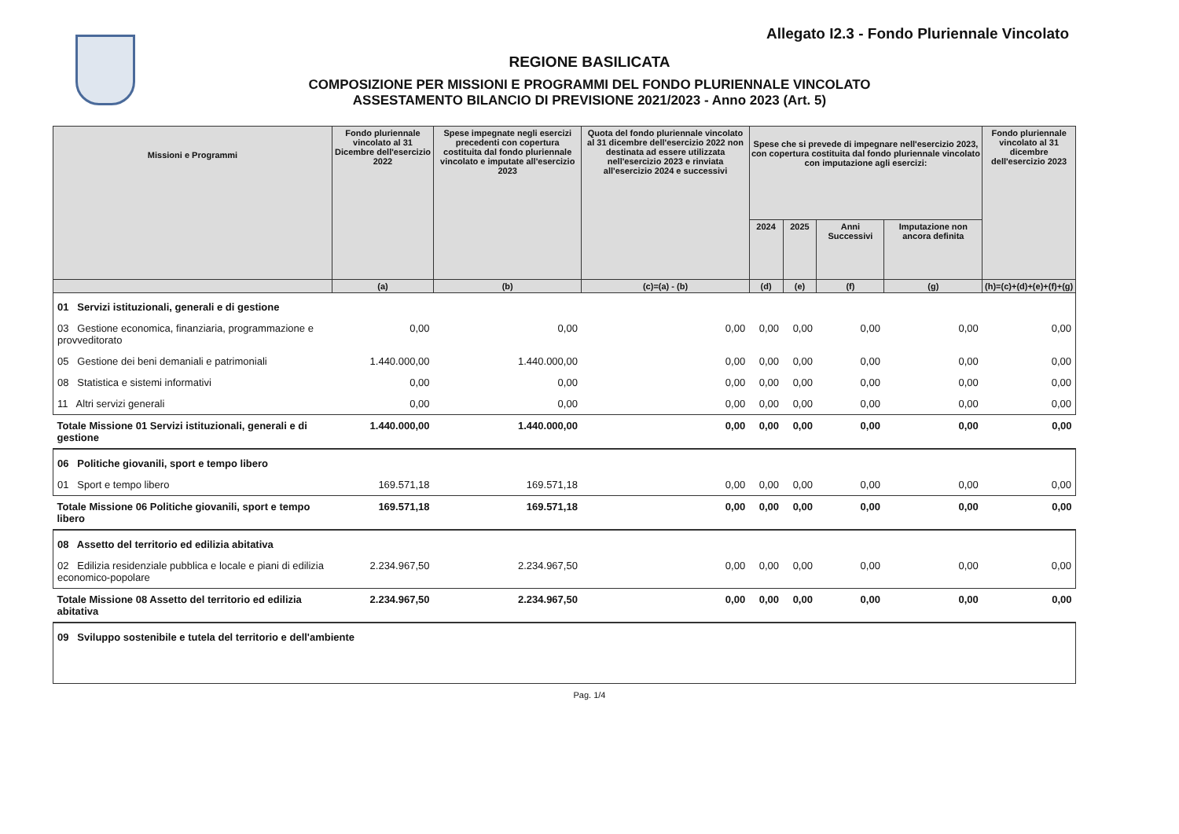Allegato I2.3 - Fondo Pluriennale Vincolato
REGIONE BASILICATA
COMPOSIZIONE PER MISSIONI E PROGRAMMI DEL FONDO PLURIENNALE VINCOLATO
ASSESTAMENTO BILANCIO DI PREVISIONE 2021/2023 - Anno 2023 (Art. 5)
| Missioni e Programmi | Fondo pluriennale vincolato al 31 Dicembre dell'esercizio 2022 | Spese impegnate negli esercizi precedenti con copertura costituita dal fondo pluriennale vincolato e imputate all'esercizio 2023 | Quota del fondo pluriennale vincolato al 31 dicembre dell'esercizio 2022 non destinata ad essere utilizzata nell'esercizio 2023 e rinviata all'esercizio 2024 e successivi | Spese che si prevede di impegnare nell'esercizio 2023, con copertura costituita dal fondo pluriennale vincolato con imputazione agli esercizi: | | | | Fondo pluriennale vincolato al 31 dicembre dell'esercizio 2023 |
| --- | --- | --- | --- | --- | --- | --- | --- | --- |
| | | | | 2024 | 2025 | Anni Successivi | Imputazione non ancora definita | |
| | (a) | (b) | (c)=(a) - (b) | (d) | (e) | (f) | (g) | (h)=(c)+(d)+(e)+(f)+(g) |
| 01 Servizi istituzionali, generali e di gestione | | | | | | | | |
| 03 Gestione economica, finanziaria, programmazione e provveditorato | 0,00 | 0,00 | 0,00 | 0,00 | 0,00 | 0,00 | 0,00 | 0,00 |
| 05 Gestione dei beni demaniali e patrimoniali | 1.440.000,00 | 1.440.000,00 | 0,00 | 0,00 | 0,00 | 0,00 | 0,00 | 0,00 |
| 08 Statistica e sistemi informativi | 0,00 | 0,00 | 0,00 | 0,00 | 0,00 | 0,00 | 0,00 | 0,00 |
| 11 Altri servizi generali | 0,00 | 0,00 | 0,00 | 0,00 | 0,00 | 0,00 | 0,00 | 0,00 |
| Totale Missione 01 Servizi istituzionali, generali e di gestione | 1.440.000,00 | 1.440.000,00 | 0,00 | 0,00 | 0,00 | 0,00 | 0,00 | 0,00 |
| 06 Politiche giovanili, sport e tempo libero | | | | | | | | |
| 01 Sport e tempo libero | 169.571,18 | 169.571,18 | 0,00 | 0,00 | 0,00 | 0,00 | 0,00 | 0,00 |
| Totale Missione 06 Politiche giovanili, sport e tempo libero | 169.571,18 | 169.571,18 | 0,00 | 0,00 | 0,00 | 0,00 | 0,00 | 0,00 |
| 08 Assetto del territorio ed edilizia abitativa | | | | | | | | |
| 02 Edilizia residenziale pubblica e locale e piani di edilizia economico-popolare | 2.234.967,50 | 2.234.967,50 | 0,00 | 0,00 | 0,00 | 0,00 | 0,00 | 0,00 |
| Totale Missione 08 Assetto del territorio ed edilizia abitativa | 2.234.967,50 | 2.234.967,50 | 0,00 | 0,00 | 0,00 | 0,00 | 0,00 | 0,00 |
| 09 Sviluppo sostenibile e tutela del territorio e dell'ambiente | | | | | | | | |
Pag. 1/4